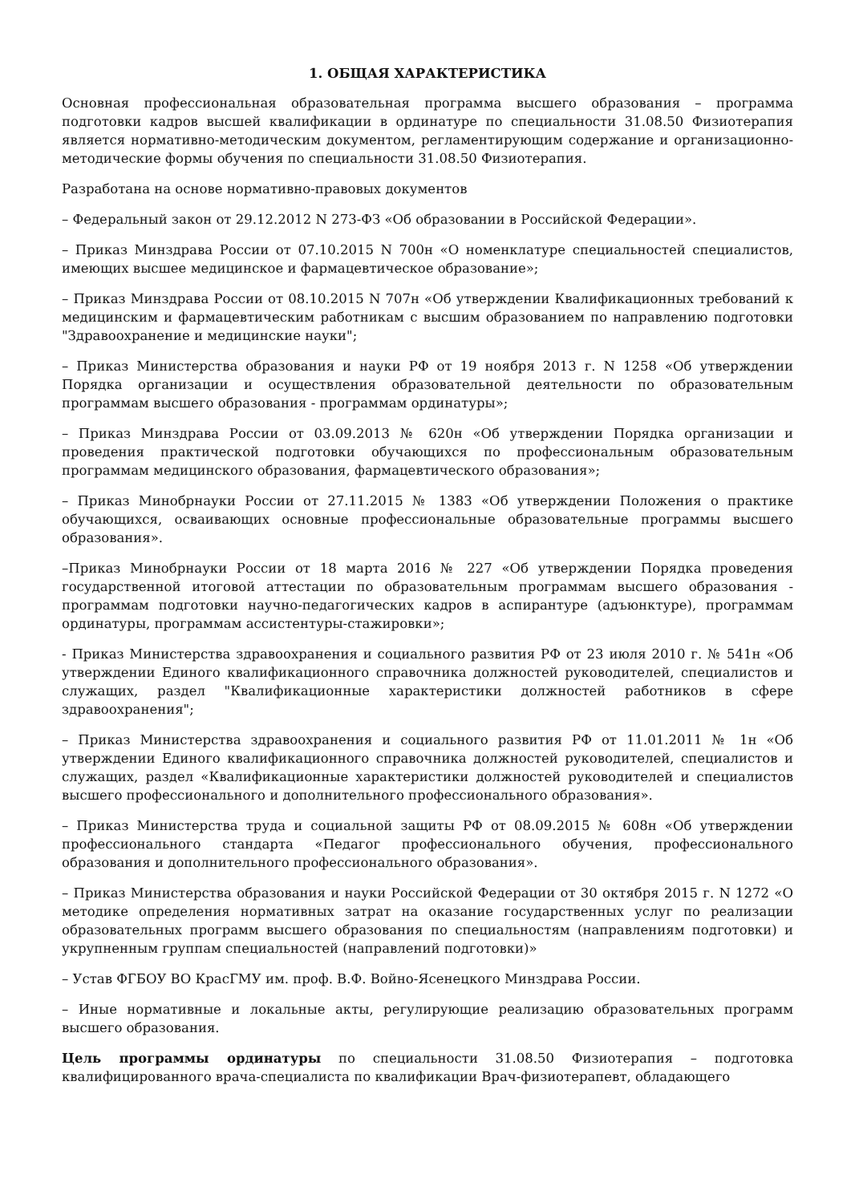1. ОБЩАЯ ХАРАКТЕРИСТИКА
Основная профессиональная образовательная программа высшего образования – программа подготовки кадров высшей квалификации в ординатуре по специальности 31.08.50 Физиотерапия является нормативно-методическим документом, регламентирующим содержание и организационно-методические формы обучения по специальности 31.08.50 Физиотерапия.
Разработана на основе нормативно-правовых документов
– Федеральный закон от 29.12.2012 N 273-ФЗ «Об образовании в Российской Федерации».
– Приказ Минздрава России от 07.10.2015 N 700н «О номенклатуре специальностей специалистов, имеющих высшее медицинское и фармацевтическое образование»;
– Приказ Минздрава России от 08.10.2015 N 707н «Об утверждении Квалификационных требований к медицинским и фармацевтическим работникам с высшим образованием по направлению подготовки "Здравоохранение и медицинские науки";
– Приказ Министерства образования и науки РФ от 19 ноября 2013 г. N 1258 «Об утверждении Порядка организации и осуществления образовательной деятельности по образовательным программам высшего образования - программам ординатуры»;
– Приказ Минздрава России от 03.09.2013 № 620н «Об утверждении Порядка организации и проведения практической подготовки обучающихся по профессиональным образовательным программам медицинского образования, фармацевтического образования»;
– Приказ Минобрнауки России от 27.11.2015 № 1383 «Об утверждении Положения о практике обучающихся, осваивающих основные профессиональные образовательные программы высшего образования».
–Приказ Минобрнауки России от 18 марта 2016 № 227 «Об утверждении Порядка проведения государственной итоговой аттестации по образовательным программам высшего образования - программам подготовки научно-педагогических кадров в аспирантуре (адъюнктуре), программам ординатуры, программам ассистентуры-стажировки»;
- Приказ Министерства здравоохранения и социального развития РФ от 23 июля 2010 г. № 541н «Об утверждении Единого квалификационного справочника должностей руководителей, специалистов и служащих, раздел "Квалификационные характеристики должностей работников в сфере здравоохранения";
– Приказ Министерства здравоохранения и социального развития РФ от 11.01.2011 № 1н «Об утверждении Единого квалификационного справочника должностей руководителей, специалистов и служащих, раздел «Квалификационные характеристики должностей руководителей и специалистов высшего профессионального и дополнительного профессионального образования».
– Приказ Министерства труда и социальной защиты РФ от 08.09.2015 № 608н «Об утверждении профессионального стандарта «Педагог профессионального обучения, профессионального образования и дополнительного профессионального образования».
– Приказ Министерства образования и науки Российской Федерации от 30 октября 2015 г. N 1272 «О методике определения нормативных затрат на оказание государственных услуг по реализации образовательных программ высшего образования по специальностям (направлениям подготовки) и укрупненным группам специальностей (направлений подготовки)»
– Устав ФГБОУ ВО КрасГМУ им. проф. В.Ф. Войно-Ясенецкого Минздрава России.
– Иные нормативные и локальные акты, регулирующие реализацию образовательных программ высшего образования.
Цель программы ординатуры по специальности 31.08.50 Физиотерапия – подготовка квалифицированного врача-специалиста по квалификации Врач-физиотерапевт, обладающего